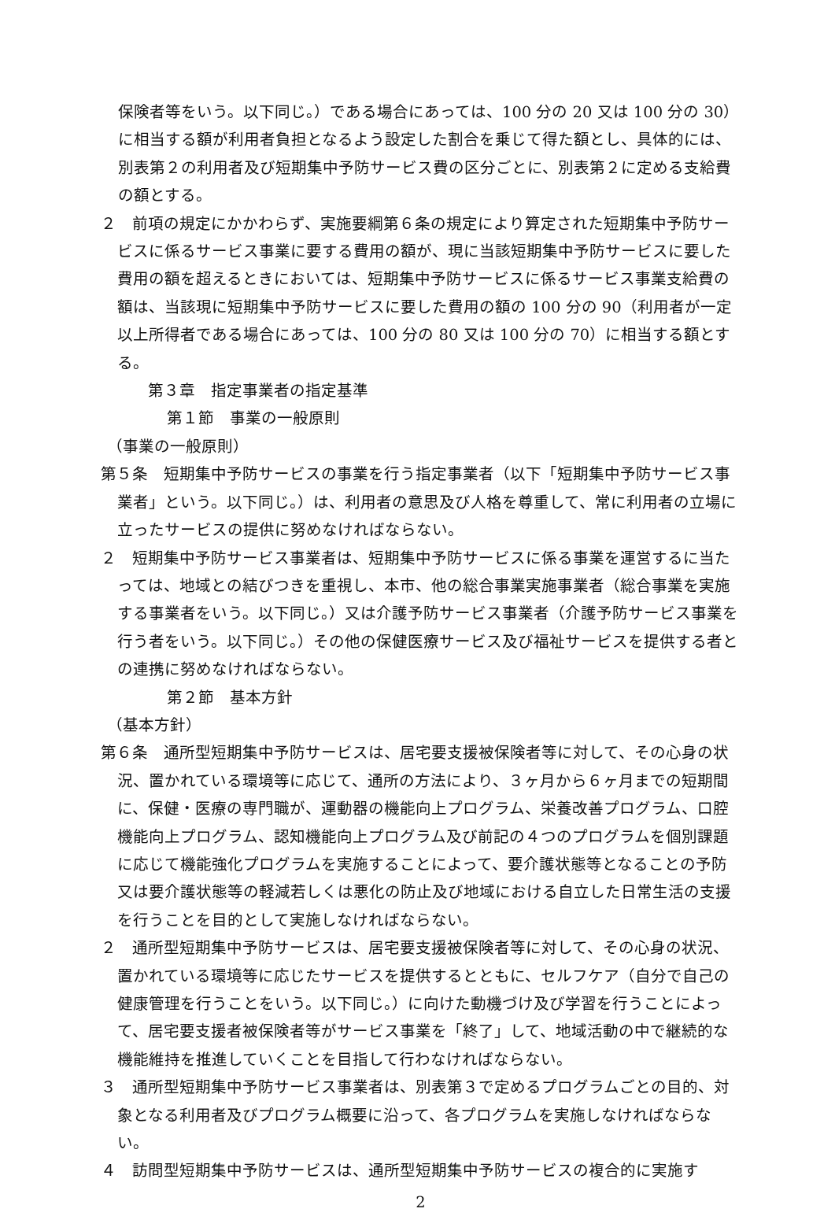保険者等をいう。以下同じ。）である場合にあっては、100 分の 20 又は 100 分の 30）に相当する額が利用者負担となるよう設定した割合を乗じて得た額とし、具体的には、別表第２の利用者及び短期集中予防サービス費の区分ごとに、別表第２に定める支給費の額とする。
２　前項の規定にかかわらず、実施要綱第６条の規定により算定された短期集中予防サービスに係るサービス事業に要する費用の額が、現に当該短期集中予防サービスに要した費用の額を超えるときにおいては、短期集中予防サービスに係るサービス事業支給費の額は、当該現に短期集中予防サービスに要した費用の額の 100 分の 90（利用者が一定以上所得者である場合にあっては、100 分の 80 又は 100 分の 70）に相当する額とする。
第３章　指定事業者の指定基準
第１節　事業の一般原則
（事業の一般原則）
第５条　短期集中予防サービスの事業を行う指定事業者（以下「短期集中予防サービス事業者」という。以下同じ。）は、利用者の意思及び人格を尊重して、常に利用者の立場に立ったサービスの提供に努めなければならない。
２　短期集中予防サービス事業者は、短期集中予防サービスに係る事業を運営するに当たっては、地域との結びつきを重視し、本市、他の総合事業実施事業者（総合事業を実施する事業者をいう。以下同じ。）又は介護予防サービス事業者（介護予防サービス事業を行う者をいう。以下同じ。）その他の保健医療サービス及び福祉サービスを提供する者との連携に努めなければならない。
第２節　基本方針
（基本方針）
第６条　通所型短期集中予防サービスは、居宅要支援被保険者等に対して、その心身の状況、置かれている環境等に応じて、通所の方法により、３ヶ月から６ヶ月までの短期間に、保健・医療の専門職が、運動器の機能向上プログラム、栄養改善プログラム、口腔機能向上プログラム、認知機能向上プログラム及び前記の４つのプログラムを個別課題に応じて機能強化プログラムを実施することによって、要介護状態等となることの予防又は要介護状態等の軽減若しくは悪化の防止及び地域における自立した日常生活の支援を行うことを目的として実施しなければならない。
２　通所型短期集中予防サービスは、居宅要支援被保険者等に対して、その心身の状況、置かれている環境等に応じたサービスを提供するとともに、セルフケア（自分で自己の健康管理を行うことをいう。以下同じ。）に向けた動機づけ及び学習を行うことによって、居宅要支援者被保険者等がサービス事業を「終了」して、地域活動の中で継続的な機能維持を推進していくことを目指して行わなければならない。
３　通所型短期集中予防サービス事業者は、別表第３で定めるプログラムごとの目的、対象となる利用者及びプログラム概要に沿って、各プログラムを実施しなければならない。
４　訪問型短期集中予防サービスは、通所型短期集中予防サービスの複合的に実施す
2